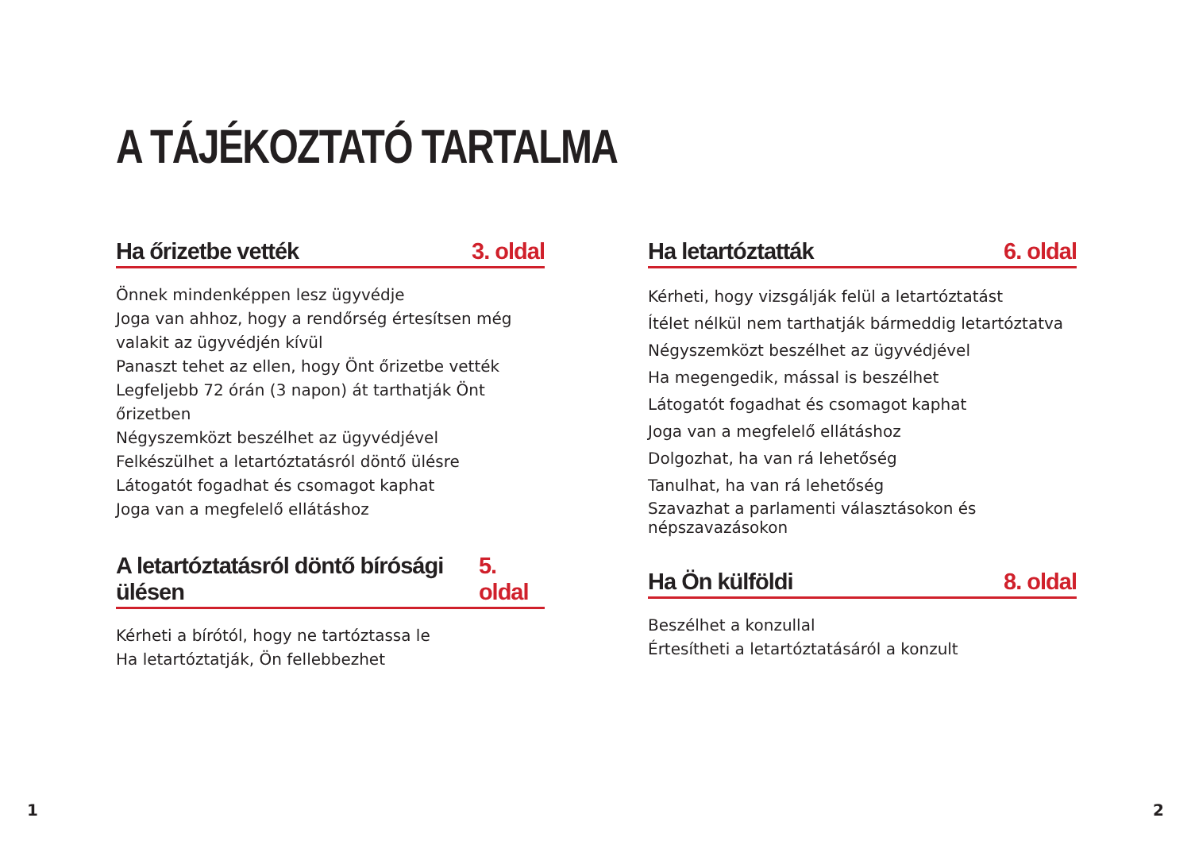A TÁJÉKOZTATÓ TARTALMA
Ha őrizetbe vették 3. oldal
Önnek mindenképpen lesz ügyvédje
Joga van ahhoz, hogy a rendőrség értesítsen még valakit az ügyvédjén kívül
Panaszt tehet az ellen, hogy Önt őrizetbe vették
Legfeljebb 72 órán (3 napon) át tarthatják Önt őrizetben
Négyszemközt beszélhet az ügyvédjével
Felkészülhet a letartóztatásról döntő ülésre
Látogatót fogadhat és csomagot kaphat
Joga van a megfelelő ellátáshoz
A letartóztatásról döntő bírósági ülésen 5. oldal
Kérheti a bírótól, hogy ne tartóztassa le
Ha letartóztatják, Ön fellebbezhet
Ha letartóztatták 6. oldal
Kérheti, hogy vizsgálják felül a letartóztatást
Ítélet nélkül nem tarthatják bármeddig letartóztatva
Négyszemközt beszélhet az ügyvédjével
Ha megengedik, mással is beszélhet
Látogatót fogadhat és csomagot kaphat
Joga van a megfelelő ellátáshoz
Dolgozhat, ha van rá lehetőség
Tanulhat, ha van rá lehetőség
Szavazhat a parlamenti választásokon és népszavazásokon
Ha Ön külföldi 8. oldal
Beszélhet a konzullal
Értesítheti a letartóztatásáról a konzult
1 2